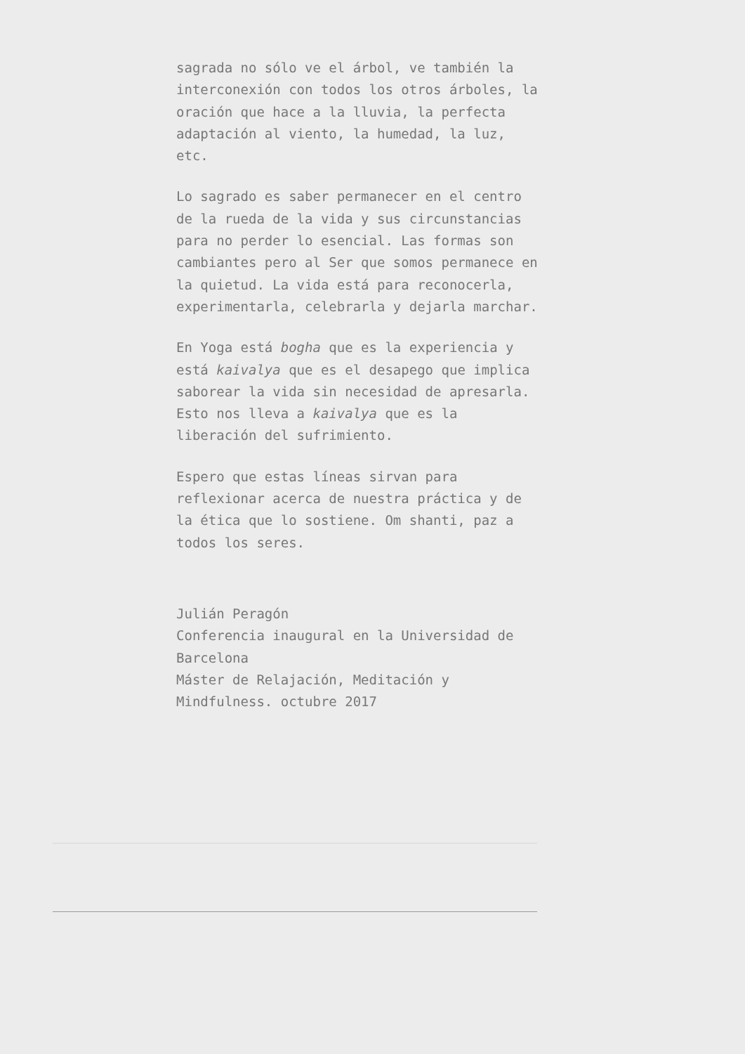sagrada no sólo ve el árbol, ve también la interconexión con todos los otros árboles, la oración que hace a la lluvia, la perfecta adaptación al viento, la humedad, la luz, etc.
Lo sagrado es saber permanecer en el centro de la rueda de la vida y sus circunstancias para no perder lo esencial. Las formas son cambiantes pero al Ser que somos permanece en la quietud. La vida está para reconocerla, experimentarla, celebrarla y dejarla marchar.
En Yoga está bogha que es la experiencia y está kaivalya que es el desapego que implica saborear la vida sin necesidad de apresarla. Esto nos lleva a kaivalya que es la liberación del sufrimiento.
Espero que estas líneas sirvan para reflexionar acerca de nuestra práctica y de la ética que lo sostiene. Om shanti, paz a todos los seres.
Julián Peragón
Conferencia inaugural en la Universidad de Barcelona
Máster de Relajación, Meditación y Mindfulness. octubre 2017